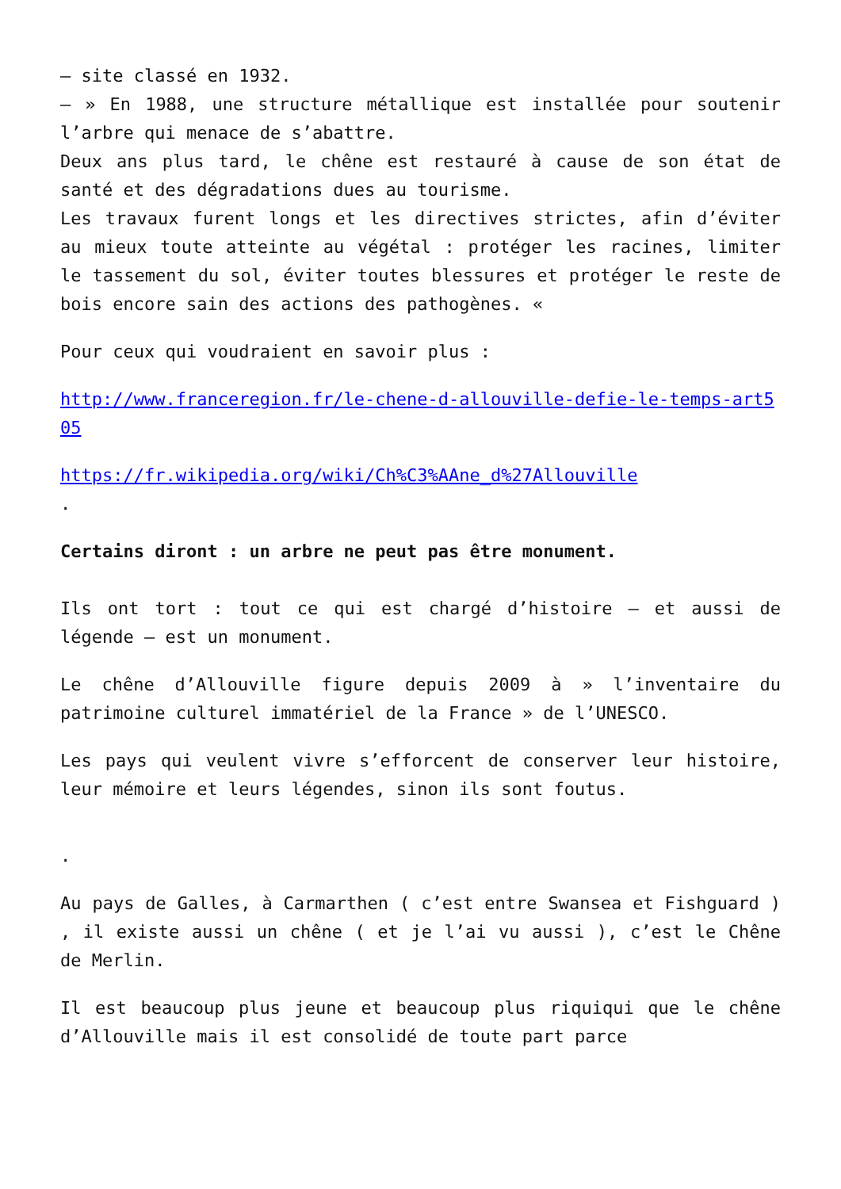– site classé en 1932.
– » En 1988, une structure métallique est installée pour soutenir l’arbre qui menace de s’abattre.
Deux ans plus tard, le chêne est restauré à cause de son état de santé et des dégradations dues au tourisme.
Les travaux furent longs et les directives strictes, afin d’éviter au mieux toute atteinte au végétal : protéger les racines, limiter le tassement du sol, éviter toutes blessures et protéger le reste de bois encore sain des actions des pathogènes. «
Pour ceux qui voudraient en savoir plus :
http://www.franceregion.fr/le-chene-d-allouville-defie-le-temps-art505
https://fr.wikipedia.org/wiki/Ch%C3%AAne_d%27Allouville
.
Certains diront : un arbre ne peut pas être monument.
Ils ont tort : tout ce qui est chargé d’histoire – et aussi de légende – est un monument.
Le chêne d’Allouville figure depuis 2009 à » l’inventaire du patrimoine culturel immatériel de la France » de l’UNESCO.
Les pays qui veulent vivre s’efforcent de conserver leur histoire, leur mémoire et leurs légendes, sinon ils sont foutus.
.
Au pays de Galles, à Carmarthen ( c’est entre Swansea et Fishguard ) , il existe aussi un chêne ( et je l’ai vu aussi ), c’est le Chêne de Merlin.
Il est beaucoup plus jeune et beaucoup plus riquiqui que le chêne d’Allouville mais il est consolidé de toute part parce